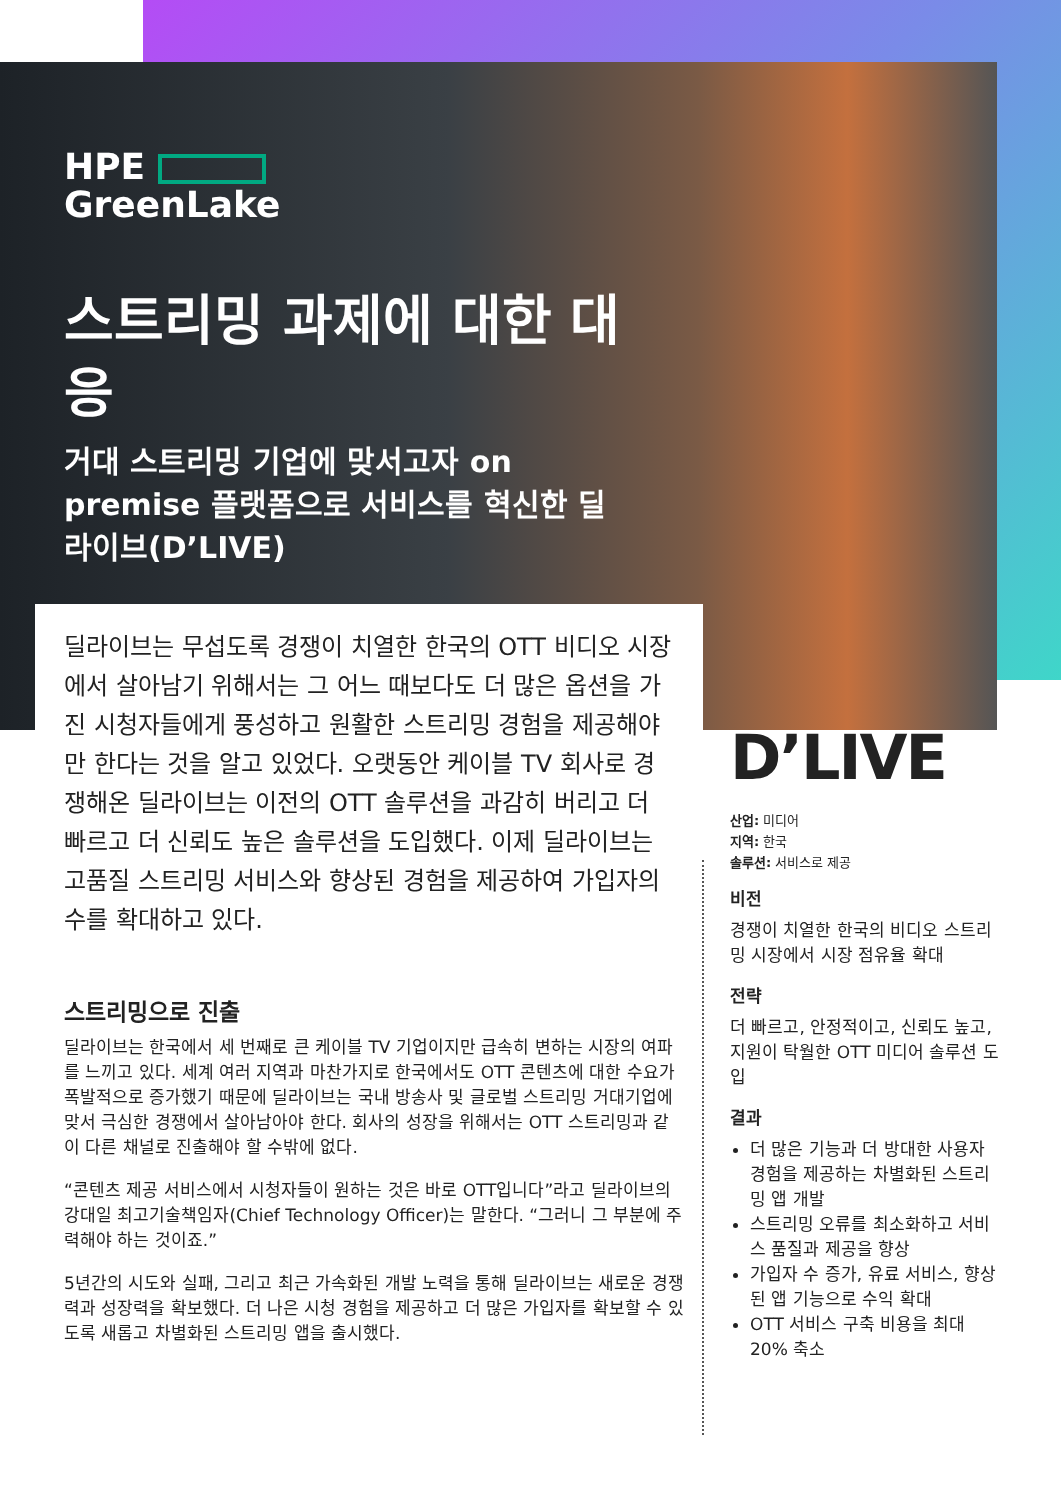HPE
GreenLake
스트리밍 과제에 대한 대응
거대 스트리밍 기업에 맞서고자 on premise 플랫폼으로 서비스를 혁신한 딜라이브(D’LIVE)
딜라이브는 무섭도록 경쟁이 치열한 한국의 OTT 비디오 시장에서 살아남기 위해서는 그 어느 때보다도 더 많은 옵션을 가진 시청자들에게 풍성하고 원활한 스트리밍 경험을 제공해야만 한다는 것을 알고 있었다. 오랫동안 케이블 TV 회사로 경쟁해온 딜라이브는 이전의 OTT 솔루션을 과감히 버리고 더 빠르고 더 신뢰도 높은 솔루션을 도입했다. 이제 딜라이브는 고품질 스트리밍 서비스와 향상된 경험을 제공하여 가입자의 수를 확대하고 있다.
스트리밍으로 진출
딜라이브는 한국에서 세 번째로 큰 케이블 TV 기업이지만 급속히 변하는 시장의 여파를 느끼고 있다. 세계 여러 지역과 마찬가지로 한국에서도 OTT 콘텐츠에 대한 수요가 폭발적으로 증가했기 때문에 딜라이브는 국내 방송사 및 글로벌 스트리밍 거대기업에 맞서 극심한 경쟁에서 살아남아야 한다. 회사의 성장을 위해서는 OTT 스트리밍과 같이 다른 채널로 진출해야 할 수밖에 없다.
“콘텐츠 제공 서비스에서 시청자들이 원하는 것은 바로 OTT입니다”라고 딜라이브의 강대일 최고기술책임자(Chief Technology Officer)는 말한다. “그러니 그 부분에 주력해야 하는 것이죠.”
5년간의 시도와 실패, 그리고 최근 가속화된 개발 노력을 통해 딜라이브는 새로운 경쟁력과 성장력을 확보했다. 더 나은 시청 경험을 제공하고 더 많은 가입자를 확보할 수 있도록 새롭고 차별화된 스트리밍 앱을 출시했다.
D’LIVE
산업: 미디어
지역: 한국
솔루션: 서비스로 제공
비전
경쟁이 치열한 한국의 비디오 스트리밍 시장에서 시장 점유율 확대
전략
더 빠르고, 안정적이고, 신뢰도 높고, 지원이 탁월한 OTT 미디어 솔루션 도입
결과
더 많은 기능과 더 방대한 사용자 경험을 제공하는 차별화된 스트리밍 앱 개발
스트리밍 오류를 최소화하고 서비스 품질과 제공을 향상
가입자 수 증가, 유료 서비스, 향상된 앱 기능으로 수익 확대
OTT 서비스 구축 비용을 최대 20% 축소